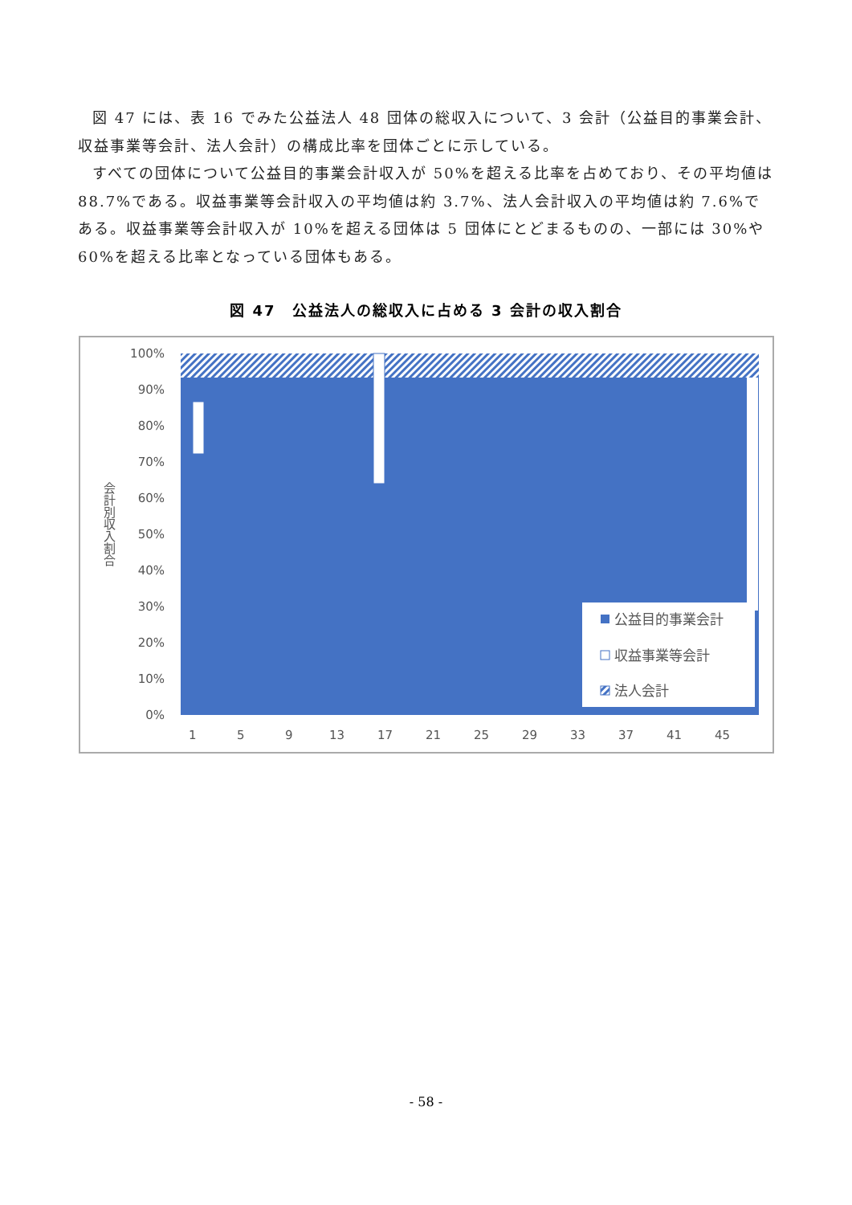図 47 には、表 16 でみた公益法人 48 団体の総収入について、3 会計（公益目的事業会計、収益事業等会計、法人会計）の構成比率を団体ごとに示している。
すべての団体について公益目的事業会計収入が 50%を超える比率を占めており、その平均値は 88.7%である。収益事業等会計収入の平均値は約 3.7%、法人会計収入の平均値は約 7.6%である。収益事業等会計収入が 10%を超える団体は 5 団体にとどまるものの、一部には 30%や 60%を超える比率となっている団体もある。
図 47　公益法人の総収入に占める 3 会計の収入割合
100%
90%
80%
70%
60%
50%
40%
30%
20%
10%
0%
会計別収入割合
1
5
9
13
17
21
25
29
33
37
41
45
公益目的事業会計
収益事業等会計
法人会計
- 58 -